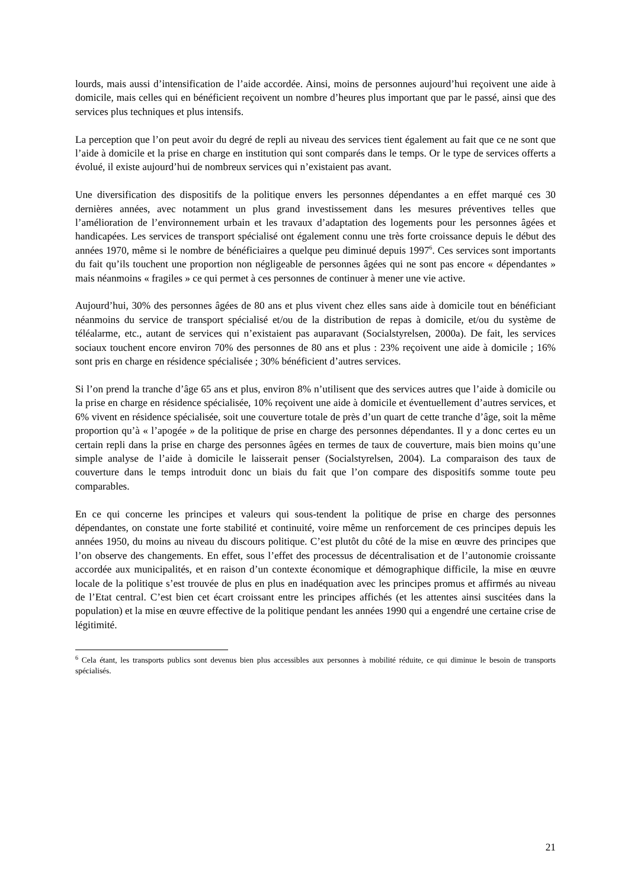lourds, mais aussi d’intensification de l’aide accordée. Ainsi, moins de personnes aujourd’hui reçoivent une aide à domicile, mais celles qui en bénéficient reçoivent un nombre d’heures plus important que par le passé, ainsi que des services plus techniques et plus intensifs.
La perception que l’on peut avoir du degré de repli au niveau des services tient également au fait que ce ne sont que l’aide à domicile et la prise en charge en institution qui sont comparés dans le temps. Or le type de services offerts a évolué, il existe aujourd’hui de nombreux services qui n’existaient pas avant.
Une diversification des dispositifs de la politique envers les personnes dépendantes a en effet marqué ces 30 dernières années, avec notamment un plus grand investissement dans les mesures préventives telles que l’amélioration de l’environnement urbain et les travaux d’adaptation des logements pour les personnes âgées et handicapées. Les services de transport spécialisé ont également connu une très forte croissance depuis le début des années 1970, même si le nombre de bénéficiaires a quelque peu diminué depuis 1997<sup>6</sup>. Ces services sont importants du fait qu’ils touchent une proportion non négligeable de personnes âgées qui ne sont pas encore « dépendantes » mais néanmoins « fragiles » ce qui permet à ces personnes de continuer à mener une vie active.
Aujourd’hui, 30% des personnes âgées de 80 ans et plus vivent chez elles sans aide à domicile tout en bénéficiant néanmoins du service de transport spécialisé et/ou de la distribution de repas à domicile, et/ou du système de téléalarme, etc., autant de services qui n’existaient pas auparavant (Socialstyrelsen, 2000a). De fait, les services sociaux touchent encore environ 70% des personnes de 80 ans et plus : 23% reçoivent une aide à domicile ; 16% sont pris en charge en résidence spécialisée ; 30% bénéficient d’autres services.
Si l’on prend la tranche d’âge 65 ans et plus, environ 8% n’utilisent que des services autres que l’aide à domicile ou la prise en charge en résidence spécialisée, 10% reçoivent une aide à domicile et éventuellement d’autres services, et 6% vivent en résidence spécialisée, soit une couverture totale de près d’un quart de cette tranche d’âge, soit la même proportion qu’à « l’apogée » de la politique de prise en charge des personnes dépendantes. Il y a donc certes eu un certain repli dans la prise en charge des personnes âgées en termes de taux de couverture, mais bien moins qu’une simple analyse de l’aide à domicile le laisserait penser (Socialstyrelsen, 2004). La comparaison des taux de couverture dans le temps introduit donc un biais du fait que l’on compare des dispositifs somme toute peu comparables.
En ce qui concerne les principes et valeurs qui sous-tendent la politique de prise en charge des personnes dépendantes, on constate une forte stabilité et continuité, voire même un renforcement de ces principes depuis les années 1950, du moins au niveau du discours politique. C’est plutôt du côté de la mise en œuvre des principes que l’on observe des changements. En effet, sous l’effet des processus de décentralisation et de l’autonomie croissante accordée aux municipalités, et en raison d’un contexte économique et démographique difficile, la mise en œuvre locale de la politique s’est trouvée de plus en plus en inadéquation avec les principes promus et affirmés au niveau de l’Etat central. C’est bien cet écart croissant entre les principes affichés (et les attentes ainsi suscitées dans la population) et la mise en œuvre effective de la politique pendant les années 1990 qui a engendré une certaine crise de légitimité.
<sup>6</sup> Cela étant, les transports publics sont devenus bien plus accessibles aux personnes à mobilité réduite, ce qui diminue le besoin de transports spécialisés.
21